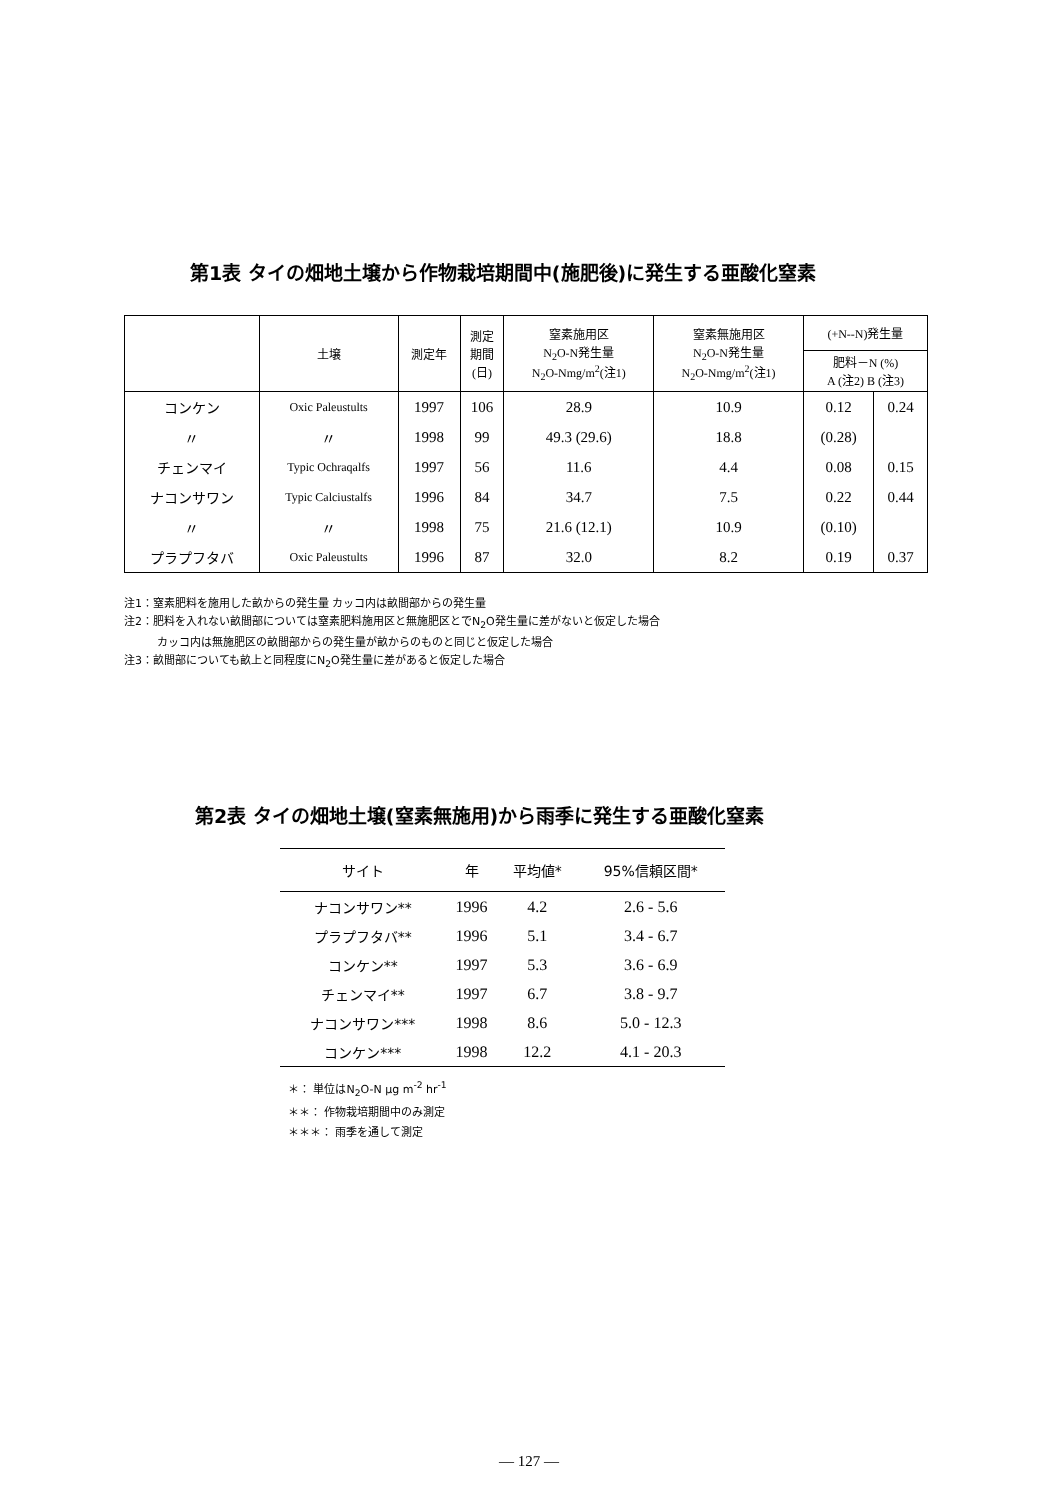第1表 タイの畑地土壌から作物栽培期間中(施肥後)に発生する亜酸化窒素
| | 土壌 | 測定年 | 測定 期間 (日) | 窒素施用区 N<sub>2</sub>O-N発生量 N<sub>2</sub>O-Nmg/m<sup>2</sup>(注1) | 窒素無施用区 N<sub>2</sub>O-N発生量 N<sub>2</sub>O-Nmg/m<sup>2</sup>(注1) | (+N--N)発生量 | |
| --- | --- | --- | --- | --- | --- | --- | --- |
| | | | | | | 肥料－N (%) A (注2) B (注3) | |
| コンケン | Oxic Paleustults | 1997 | 106 | 28.9 | 10.9 | 0.12 | 0.24 |
| 〃 | 〃 | 1998 | 99 | 49.3 (29.6) | 18.8 | (0.28) | |
| チェンマイ | Typic Ochraqalfs | 1997 | 56 | 11.6 | 4.4 | 0.08 | 0.15 |
| ナコンサワン | Typic Calciustalfs | 1996 | 84 | 34.7 | 7.5 | 0.22 | 0.44 |
| 〃 | 〃 | 1998 | 75 | 21.6 (12.1) | 10.9 | (0.10) | |
| プラプフタバ | Oxic Paleustults | 1996 | 87 | 32.0 | 8.2 | 0.19 | 0.37 |
注1：窒素肥料を施用した畝からの発生量 カッコ内は畝間部からの発生量
注2：肥料を入れない畝間部については窒素肥料施用区と無施肥区とでN<sub>2</sub>O発生量に差がないと仮定した場合
　　　カッコ内は無施肥区の畝間部からの発生量が畝からのものと同じと仮定した場合
注3：畝間部についても畝上と同程度にN<sub>2</sub>O発生量に差があると仮定した場合
第2表 タイの畑地土壌(窒素無施用)から雨季に発生する亜酸化窒素
| サイト | 年 | 平均値* | 95%信頼区間* |
| --- | --- | --- | --- |
| ナコンサワン** | 1996 | 4.2 | 2.6 - 5.6 |
| プラプフタバ** | 1996 | 5.1 | 3.4 - 6.7 |
| コンケン** | 1997 | 5.3 | 3.6 - 6.9 |
| チェンマイ** | 1997 | 6.7 | 3.8 - 9.7 |
| ナコンサワン*** | 1998 | 8.6 | 5.0 - 12.3 |
| コンケン*** | 1998 | 12.2 | 4.1 - 20.3 |
＊： 単位はN<sub>2</sub>O-N μg m<sup>-2</sup> hr<sup>-1</sup>
＊＊： 作物栽培期間中のみ測定
＊＊＊： 雨季を通して測定
— 127 —